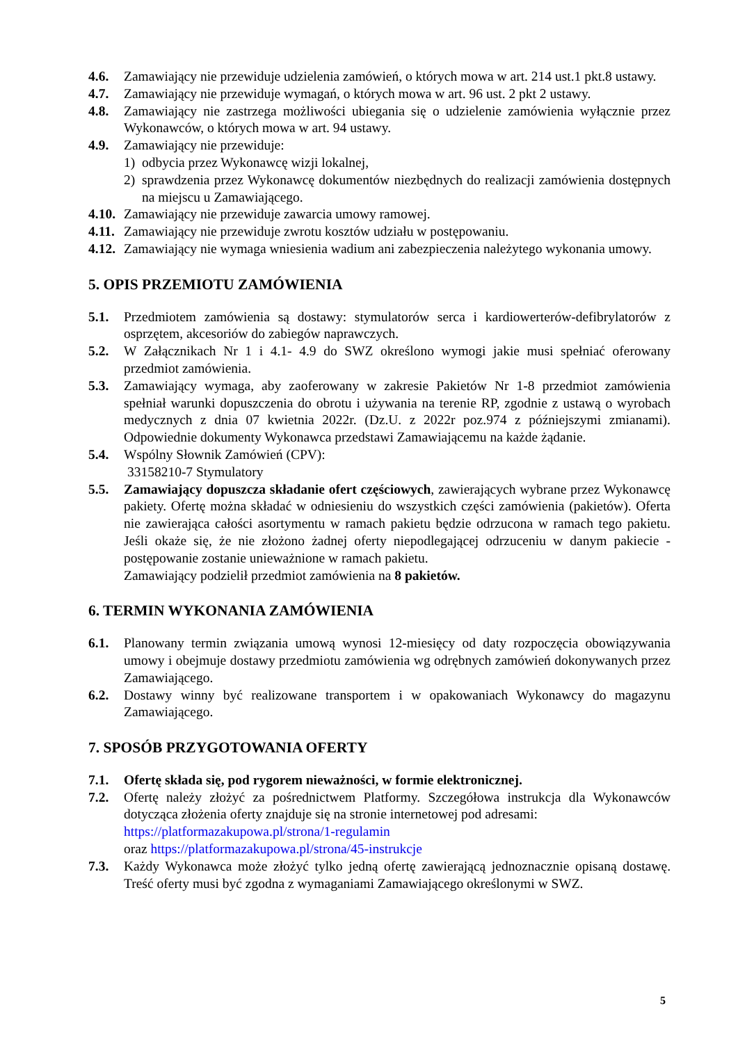4.6. Zamawiający nie przewiduje udzielenia zamówień, o których mowa w art. 214 ust.1 pkt.8 ustawy.
4.7. Zamawiający nie przewiduje wymagań, o których mowa w art. 96 ust. 2 pkt 2 ustawy.
4.8. Zamawiający nie zastrzega możliwości ubiegania się o udzielenie zamówienia wyłącznie przez Wykonawców, o których mowa w art. 94 ustawy.
4.9. Zamawiający nie przewiduje:
1) odbycia przez Wykonawcę wizji lokalnej,
2) sprawdzenia przez Wykonawcę dokumentów niezbędnych do realizacji zamówienia dostępnych na miejscu u Zamawiającego.
4.10.
Zamawiający nie przewiduje zawarcia umowy ramowej.
4.11.
Zamawiający nie przewiduje zwrotu kosztów udziału w postępowaniu.
4.12.
Zamawiający nie wymaga wniesienia wadium ani zabezpieczenia należytego wykonania umowy.
5. OPIS PRZEMIOTU ZAMÓWIENIA
5.1. Przedmiotem zamówienia są dostawy: stymulatorów serca i kardiowerterów-defibrylatorów z osprzętem, akcesoriów do zabiegów naprawczych.
5.2. W Załącznikach Nr 1 i 4.1- 4.9 do SWZ określono wymogi jakie musi spełniać oferowany przedmiot zamówienia.
5.3. Zamawiający wymaga, aby zaoferowany w zakresie Pakietów Nr 1-8 przedmiot zamówienia spełniał warunki dopuszczenia do obrotu i używania na terenie RP, zgodnie z ustawą o wyrobach medycznych z dnia 07 kwietnia 2022r. (Dz.U. z 2022r poz.974 z późniejszymi zmianami). Odpowiednie dokumenty Wykonawca przedstawi Zamawiającemu na każde żądanie.
5.4. Wspólny Słownik Zamówień (CPV):
33158210-7 Stymulatory
5.5. Zamawiający dopuszcza składanie ofert częściowych, zawierających wybrane przez Wykonawcę pakiety. Ofertę można składać w odniesieniu do wszystkich części zamówienia (pakietów). Oferta nie zawierająca całości asortymentu w ramach pakietu będzie odrzucona w ramach tego pakietu. Jeśli okaże się, że nie złożono żadnej oferty niepodlegającej odrzuceniu w danym pakiecie - postępowanie zostanie unieważnione w ramach pakietu.
Zamawiający podzielił przedmiot zamówienia na 8 pakietów.
6. TERMIN WYKONANIA ZAMÓWIENIA
6.1. Planowany termin związania umową wynosi 12-miesięcy od daty rozpoczęcia obowiązywania umowy i obejmuje dostawy przedmiotu zamówienia wg odrębnych zamówień dokonywanych przez Zamawiającego.
6.2. Dostawy winny być realizowane transportem i w opakowaniach Wykonawcy do magazynu Zamawiającego.
7. SPOSÓB PRZYGOTOWANIA OFERTY
7.1. Ofertę składa się, pod rygorem nieważności, w formie elektronicznej.
7.2. Ofertę należy złożyć za pośrednictwem Platformy. Szczegółowa instrukcja dla Wykonawców dotycząca złożenia oferty znajduje się na stronie internetowej pod adresami:
https://platformazakupowa.pl/strona/1-regulamin
oraz https://platformazakupowa.pl/strona/45-instrukcje
7.3. Każdy Wykonawca może złożyć tylko jedną ofertę zawierającą jednoznacznie opisaną dostawę. Treść oferty musi być zgodna z wymaganiami Zamawiającego określonymi w SWZ.
5